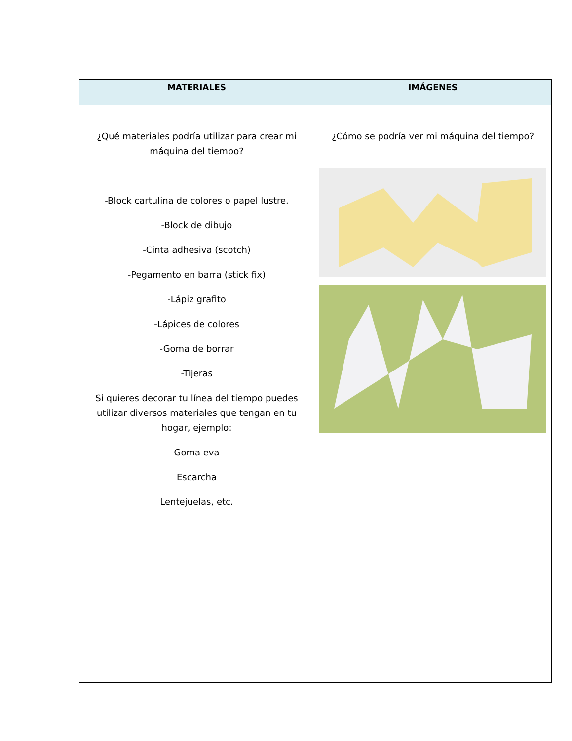| MATERIALES | IMÁGENES |
| --- | --- |
| ¿Qué materiales podría utilizar para crear mi máquina del tiempo? -Block cartulina de colores o papel lustre. -Block de dibujo -Cinta adhesiva (scotch) -Pegamento en barra (stick fix) -Lápiz grafito -Lápices de colores -Goma de borrar -Tijeras Si quieres decorar tu línea del tiempo puedes utilizar diversos materiales que tengan en tu hogar, ejemplo: Goma eva Escarcha Lentejuelas, etc. | ¿Cómo se podría ver mi máquina del tiempo? |